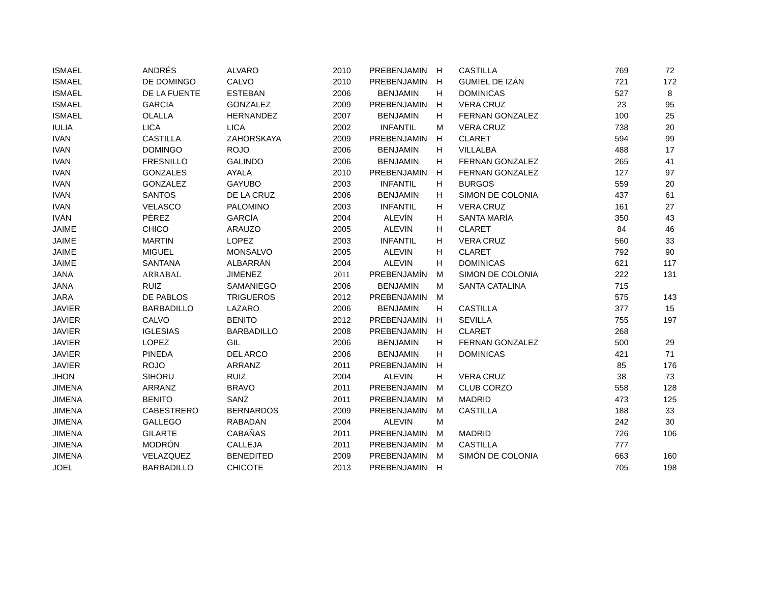| ISMAEL | ANDRÉS | ALVARO | 2010 | PREBENJAMIN | H | CASTILLA | 769 | 72 |
| ISMAEL | DE DOMINGO | CALVO | 2010 | PREBENJAMIN | H | GUMIEL DE IZÁN | 721 | 172 |
| ISMAEL | DE LA FUENTE | ESTEBAN | 2006 | BENJAMIN | H | DOMINICAS | 527 | 8 |
| ISMAEL | GARCIA | GONZALEZ | 2009 | PREBENJAMIN | H | VERA CRUZ | 23 | 95 |
| ISMAEL | OLALLA | HERNANDEZ | 2007 | BENJAMIN | H | FERNAN GONZALEZ | 100 | 25 |
| IULIA | LICA | LICA | 2002 | INFANTIL | M | VERA CRUZ | 738 | 20 |
| IVAN | CASTILLA | ZAHORSKAYA | 2009 | PREBENJAMIN | H | CLARET | 594 | 99 |
| IVAN | DOMINGO | ROJO | 2006 | BENJAMIN | H | VILLALBA | 488 | 17 |
| IVAN | FRESNILLO | GALINDO | 2006 | BENJAMIN | H | FERNAN GONZALEZ | 265 | 41 |
| IVAN | GONZALES | AYALA | 2010 | PREBENJAMIN | H | FERNAN GONZALEZ | 127 | 97 |
| IVAN | GONZALEZ | GAYUBO | 2003 | INFANTIL | H | BURGOS | 559 | 20 |
| IVAN | SANTOS | DE LA CRUZ | 2006 | BENJAMIN | H | SIMON DE COLONIA | 437 | 61 |
| IVAN | VELASCO | PALOMINO | 2003 | INFANTIL | H | VERA CRUZ | 161 | 27 |
| IVÁN | PÉREZ | GARCÍA | 2004 | ALEVÍN | H | SANTA MARÍA | 350 | 43 |
| JAIME | CHICO | ARAUZO | 2005 | ALEVIN | H | CLARET | 84 | 46 |
| JAIME | MARTIN | LOPEZ | 2003 | INFANTIL | H | VERA CRUZ | 560 | 33 |
| JAIME | MIGUEL | MONSALVO | 2005 | ALEVIN | H | CLARET | 792 | 90 |
| JAIME | SANTANA | ALBARRÁN | 2004 | ALEVIN | H | DOMINICAS | 621 | 117 |
| JANA | ARRABAL | JIMENEZ | 2011 | PREBENJAMÍN | M | SIMON DE COLONIA | 222 | 131 |
| JANA | RUIZ | SAMANIEGO | 2006 | BENJAMIN | M | SANTA CATALINA | 715 | |
| JARA | DE PABLOS | TRIGUEROS | 2012 | PREBENJAMIN | M | | 575 | 143 |
| JAVIER | BARBADILLO | LAZARO | 2006 | BENJAMIN | H | CASTILLA | 377 | 15 |
| JAVIER | CALVO | BENITO | 2012 | PREBENJAMIN | H | SEVILLA | 755 | 197 |
| JAVIER | IGLESIAS | BARBADILLO | 2008 | PREBENJAMIN | H | CLARET | 268 | |
| JAVIER | LOPEZ | GIL | 2006 | BENJAMIN | H | FERNAN GONZALEZ | 500 | 29 |
| JAVIER | PINEDA | DEL ARCO | 2006 | BENJAMIN | H | DOMINICAS | 421 | 71 |
| JAVIER | ROJO | ARRANZ | 2011 | PREBENJAMIN | H | | 85 | 176 |
| JHON | SIHORU | RUIZ | 2004 | ALEVIN | H | VERA CRUZ | 38 | 73 |
| JIMENA | ARRANZ | BRAVO | 2011 | PREBENJAMIN | M | CLUB CORZO | 558 | 128 |
| JIMENA | BENITO | SANZ | 2011 | PREBENJAMIN | M | MADRID | 473 | 125 |
| JIMENA | CABESTRERO | BERNARDOS | 2009 | PREBENJAMIN | M | CASTILLA | 188 | 33 |
| JIMENA | GALLEGO | RABADAN | 2004 | ALEVIN | M | | 242 | 30 |
| JIMENA | GILARTE | CABAÑAS | 2011 | PREBENJAMIN | M | MADRID | 726 | 106 |
| JIMENA | MODRÓN | CALLEJA | 2011 | PREBENJAMIN | M | CASTILLA | 777 | |
| JIMENA | VELAZQUEZ | BENEDITED | 2009 | PREBENJAMIN | M | SIMÓN DE COLONIA | 663 | 160 |
| JOEL | BARBADILLO | CHICOTE | 2013 | PREBENJAMIN | H | | 705 | 198 |